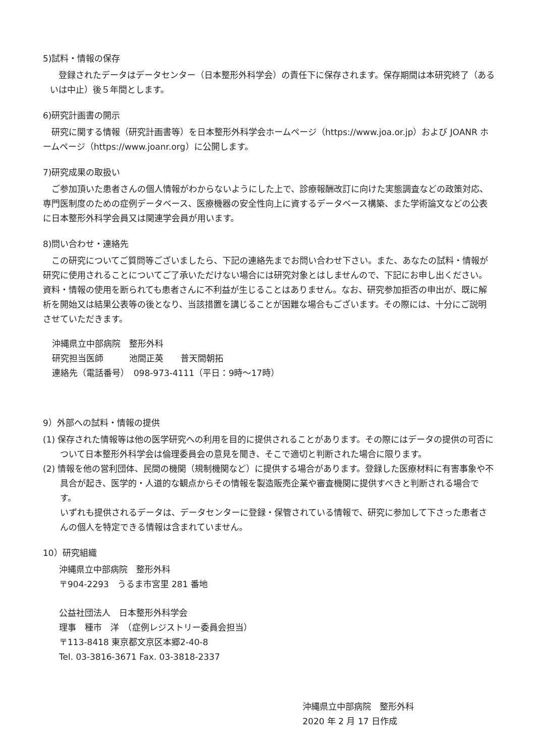5)試料・情報の保存
　登録されたデータはデータセンター（日本整形外科学会）の責任下に保存されます。保存期間は本研究終了（あるいは中止）後５年間とします。
6)研究計画書の開示
　研究に関する情報（研究計画書等）を日本整形外科学会ホームページ（https://www.joa.or.jp）および JOANR ホームページ（https://www.joanr.org）に公開します。
7)研究成果の取扱い
　ご参加頂いた患者さんの個人情報がわからないようにした上で、診療報酬改訂に向けた実態調査などの政策対応、専門医制度のための症例データベース、医療機器の安全性向上に資するデータベース構築、また学術論文などの公表に日本整形外科学会員又は関連学会員が用います。
8)問い合わせ・連絡先
　この研究についてご質問等ございましたら、下記の連絡先までお問い合わせ下さい。また、あなたの試料・情報が研究に使用されることについてご了承いただけない場合には研究対象とはしませんので、下記にお申し出ください。資料・情報の使用を断られても患者さんに不利益が生じることはありません。なお、研究参加拒否の申出が、既に解析を開始又は結果公表等の後となり、当該措置を講じることが困難な場合もございます。その際には、十分にご説明させていただきます。
沖縄県立中部病院　整形外科
研究担当医師　　　池間正英　　普天間朝拓
連絡先（電話番号）　098-973-4111（平日：9時～17時）
9）外部への試料・情報の提供
(1) 保存された情報等は他の医学研究への利用を目的に提供されることがあります。その際にはデータの提供の可否について日本整形外科学会は倫理委員会の意見を聞き、そこで適切と判断された場合に限ります。
(2) 情報を他の営利団体、民間の機関（規制機関など）に提供する場合があります。登録した医療材料に有害事象や不具合が起き、医学的・人道的な観点からその情報を製造販売企業や審査機関に提供すべきと判断される場合です。
いずれも提供されるデータは、データセンターに登録・保管されている情報で、研究に参加して下さった患者さんの個人を特定できる情報は含まれていません。
10）研究組織
沖縄県立中部病院　整形外科
〒904-2293　うるま市宮里 281 番地
公益社団法人　日本整形外科学会
理事　種市　洋　（症例レジストリー委員会担当）
〒113-8418 東京都文京区本郷2-40-8
Tel. 03-3816-3671 Fax. 03-3818-2337
沖縄県立中部病院　整形外科
2020 年 2 月 17 日作成